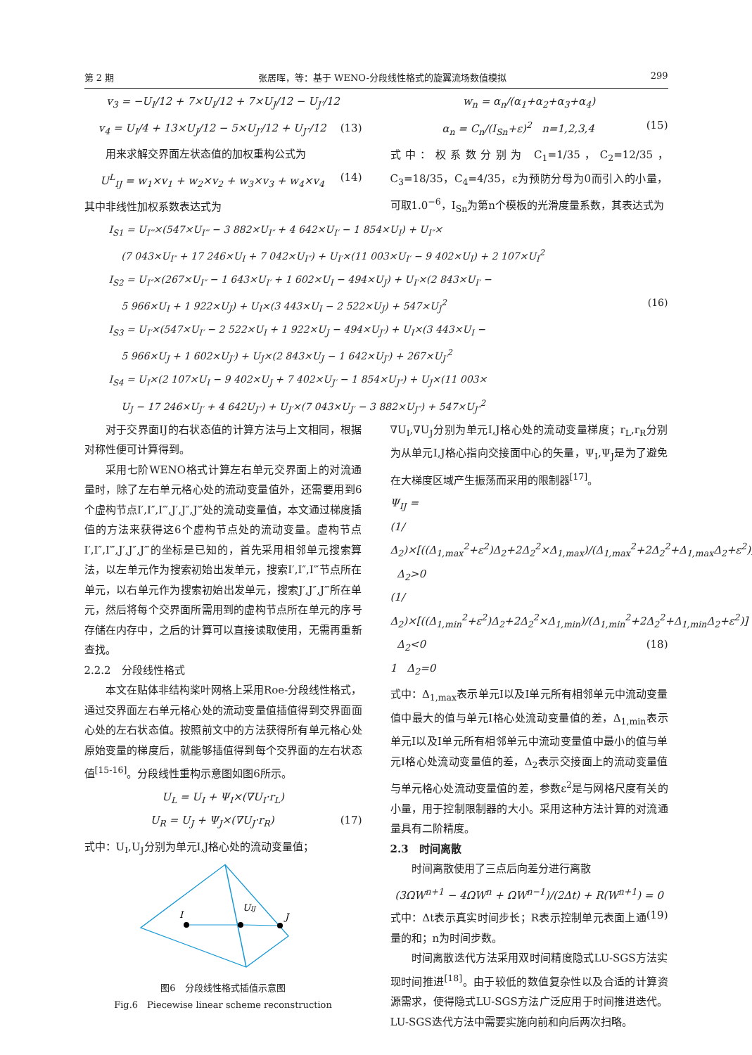第 2 期 张居晖，等：基于 WENO-分段线性格式的旋翼流场数值模拟 299
v<sub>3</sub> = −U<sub>I</sub>/12 + 7×U<sub>I</sub>/12 + 7×U<sub>J</sub>/12 − U<sub>J′</sub>/12
v<sub>4</sub> = U<sub>I</sub>/4 + 13×U<sub>J</sub>/12 − 5×U<sub>J′</sub>/12 + U<sub>J″</sub>/12 (13)
用来求解交界面左状态值的加权重构公式为
U<sup>L</sup><sub>IJ</sub> = w<sub>1</sub>×v<sub>1</sub> + w<sub>2</sub>×v<sub>2</sub> + w<sub>3</sub>×v<sub>3</sub> + w<sub>4</sub>×v<sub>4</sub> (14)
其中非线性加权系数表达式为
w<sub>n</sub> = α<sub>n</sub>/(α<sub>1</sub>+α<sub>2</sub>+α<sub>3</sub>+α<sub>4</sub>)
α<sub>n</sub> = C<sub>n</sub>/(I<sub>Sn</sub>+ε)<sup>2</sup> n=1,2,3,4 (15)
式中：权系数分别为 C<sub>1</sub>=1/35，C<sub>2</sub>=12/35，C<sub>3</sub>=18/35，C<sub>4</sub>=4/35，ε为预防分母为0而引入的小量，可取1.0<sup>−6</sup>，I<sub>Sn</sub>为第n个模板的光滑度量系数，其表达式为
I<sub>S1</sub> = U<sub>I‴</sub>×(547×U<sub>I‴</sub> − 3 882×U<sub>I″</sub> + 4 642×U<sub>I′</sub> − 1 854×U<sub>I</sub>) + U<sub>I″</sub>×
(7 043×U<sub>I″</sub> + 17 246×U<sub>I</sub> + 7 042×U<sub>I″</sub>) + U<sub>I′</sub>×(11 003×U<sub>I′</sub> − 9 402×U<sub>I</sub>) + 2 107×U<sub>I</sub><sup>2</sup>
I<sub>S2</sub> = U<sub>I″</sub>×(267×U<sub>I″</sub> − 1 643×U<sub>I′</sub> + 1 602×U<sub>I</sub> − 494×U<sub>J</sub>) + U<sub>I′</sub>×(2 843×U<sub>I′</sub> −
5 966×U<sub>I</sub> + 1 922×U<sub>J</sub>) + U<sub>I</sub>×(3 443×U<sub>I</sub> − 2 522×U<sub>J</sub>) + 547×U<sub>J</sub><sup>2</sup> (16)
I<sub>S3</sub> = U<sub>I′</sub>×(547×U<sub>I′</sub> − 2 522×U<sub>I</sub> + 1 922×U<sub>J</sub> − 494×U<sub>J′</sub>) + U<sub>I</sub>×(3 443×U<sub>I</sub> −
5 966×U<sub>J</sub> + 1 602×U<sub>J′</sub>) + U<sub>J</sub>×(2 843×U<sub>J</sub> − 1 642×U<sub>J′</sub>) + 267×U<sub>J′</sub><sup>2</sup>
I<sub>S4</sub> = U<sub>I</sub>×(2 107×U<sub>I</sub> − 9 402×U<sub>J</sub> + 7 402×U<sub>J′</sub> − 1 854×U<sub>J″</sub>) + U<sub>J</sub>×(11 003×
U<sub>J</sub> − 17 246×U<sub>J′</sub> + 4 642U<sub>J″</sub>) + U<sub>J′</sub>×(7 043×U<sub>J′</sub> − 3 882×U<sub>J″</sub>) + 547×U<sub>J″</sub><sup>2</sup>
对于交界面IJ的右状态值的计算方法与上文相同，根据对称性便可计算得到。
采用七阶WENO格式计算左右单元交界面上的对流通量时，除了左右单元格心处的流动变量值外，还需要用到6个虚构节点I′,I″,I‴,J′,J″,J‴处的流动变量值，本文通过梯度插值的方法来获得这6个虚构节点处的流动变量。虚构节点I′,I″,I‴,J′,J″,J‴的坐标是已知的，首先采用相邻单元搜索算法，以左单元作为搜索初始出发单元，搜索I′,I″,I‴节点所在单元，以右单元作为搜索初始出发单元，搜索J′,J″,J‴所在单元，然后将每个交界面所需用到的虚构节点所在单元的序号存储在内存中，之后的计算可以直接读取使用，无需再重新查找。
2.2.2　分段线性格式
本文在贴体非结构桨叶网格上采用Roe-分段线性格式，通过交界面左右单元格心处的流动变量值插值得到交界面面心处的左右状态值。按照前文中的方法获得所有单元格心处原始变量的梯度后，就能够插值得到每个交界面的左右状态值<sup>[15-16]</sup>。分段线性重构示意图如图6所示。
U<sub>L</sub> = U<sub>I</sub> + Ψ<sub>I</sub>×(∇U<sub>I</sub>·r<sub>L</sub>)
U<sub>R</sub> = U<sub>J</sub> + Ψ<sub>J</sub>×(∇U<sub>J</sub>·r<sub>R</sub>) (17)
式中：U<sub>I</sub>,U<sub>J</sub>分别为单元I,J格心处的流动变量值；
I
UIJ
J
图6　分段线性格式插值示意图
Fig.6　Piecewise linear scheme reconstruction
∇U<sub>I</sub>,∇U<sub>J</sub>分别为单元I,J格心处的流动变量梯度；r<sub>L</sub>,r<sub>R</sub>分别为从单元I,J格心指向交接面中心的矢量，Ψ<sub>I</sub>,Ψ<sub>J</sub>是为了避免在大梯度区域产生振荡而采用的限制器<sup>[17]</sup>。
Ψ<sub>IJ</sub> =
(1/Δ<sub>2</sub>)×[((Δ<sub>1,max</sub><sup>2</sup>+ε<sup>2</sup>)Δ<sub>2</sub>+2Δ<sub>2</sub><sup>2</sup>×Δ<sub>1,max</sub>)/(Δ<sub>1,max</sub><sup>2</sup>+2Δ<sub>2</sub><sup>2</sup>+Δ<sub>1,max</sub>Δ<sub>2</sub>+ε<sup>2</sup>)] Δ<sub>2</sub>>0
(1/Δ<sub>2</sub>)×[((Δ<sub>1,min</sub><sup>2</sup>+ε<sup>2</sup>)Δ<sub>2</sub>+2Δ<sub>2</sub><sup>2</sup>×Δ<sub>1,min</sub>)/(Δ<sub>1,min</sub><sup>2</sup>+2Δ<sub>2</sub><sup>2</sup>+Δ<sub>1,min</sub>Δ<sub>2</sub>+ε<sup>2</sup>)] Δ<sub>2</sub><0 (18)
1 Δ<sub>2</sub>=0
式中：Δ<sub>1,max</sub>表示单元I以及I单元所有相邻单元中流动变量值中最大的值与单元I格心处流动变量值的差，Δ<sub>1,min</sub>表示单元I以及I单元所有相邻单元中流动变量值中最小的值与单元I格心处流动变量值的差，Δ<sub>2</sub>表示交接面上的流动变量值与单元格心处流动变量值的差，参数ε<sup>2</sup>是与网格尺度有关的小量，用于控制限制器的大小。采用这种方法计算的对流通量具有二阶精度。
2.3　时间离散
时间离散使用了三点后向差分进行离散
(3ΩW<sup>n+1</sup> − 4ΩW<sup>n</sup> + ΩW<sup>n−1</sup>)/(2Δt) + R(W<sup>n+1</sup>) = 0 (19)
式中：Δt表示真实时间步长；R表示控制单元表面上通量的和；n为时间步数。
时间离散迭代方法采用双时间精度隐式LU-SGS方法实现时间推进<sup>[18]</sup>。由于较低的数值复杂性以及合适的计算资源需求，使得隐式LU-SGS方法广泛应用于时间推进迭代。LU-SGS迭代方法中需要实施向前和向后两次扫略。